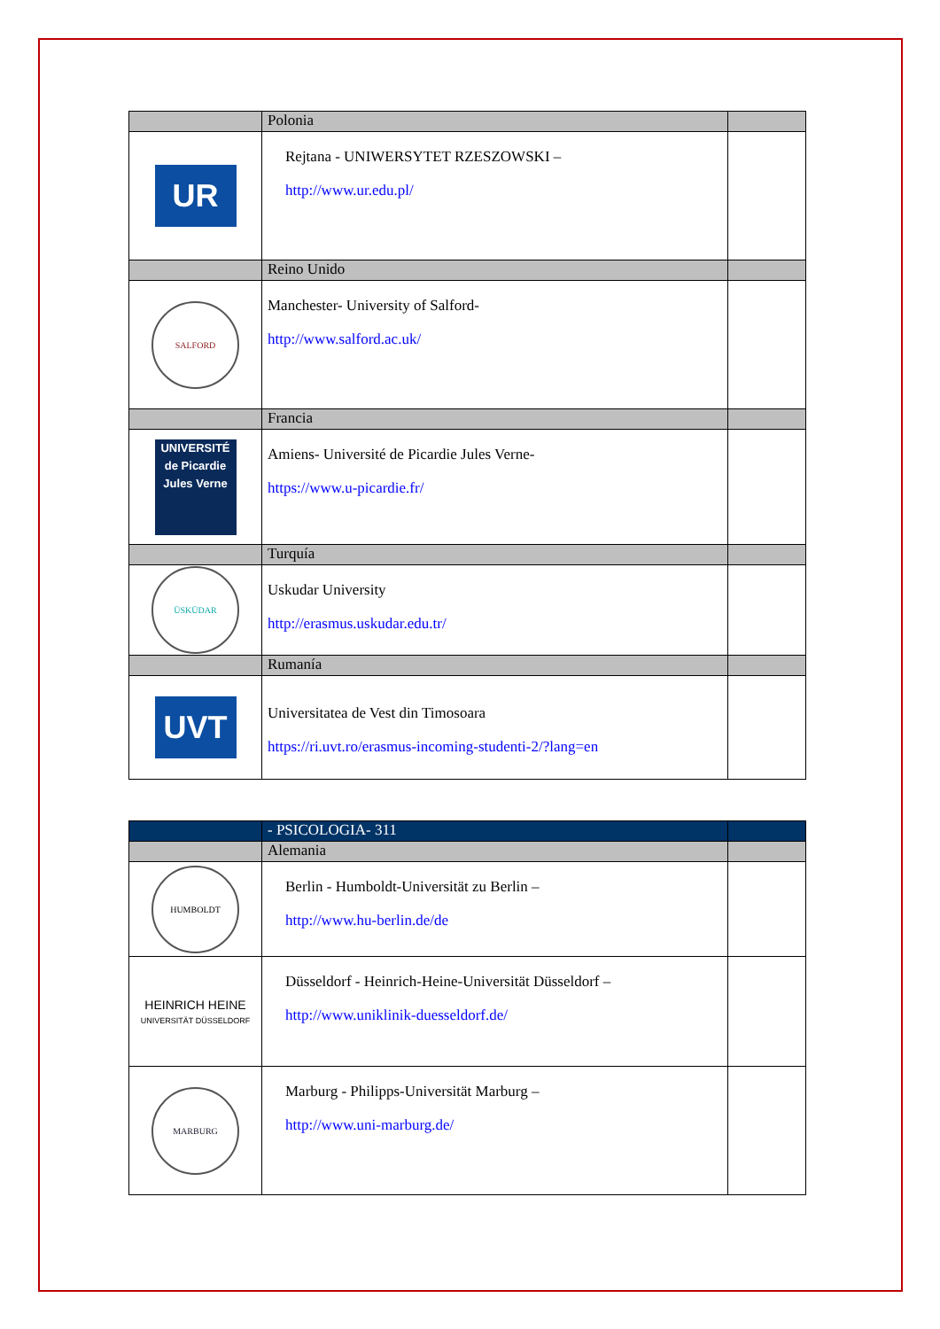| | Polonia | |
| UR | Rejtana - UNIWERSYTET RZESZOWSKI – http://www.ur.edu.pl/ | |
| | Reino Unido | |
| SALFORD | Manchester- University of Salford- http://www.salford.ac.uk/ | |
| | Francia | |
| UNIVERSITÉ de Picardie Jules Verne | Amiens- Université de Picardie Jules Verne- https://www.u-picardie.fr/ | |
| | Turquía | |
| ÜSKÜDAR | Uskudar University http://erasmus.uskudar.edu.tr/ | |
| | Rumanía | |
| UVT | Universitatea de Vest din Timosoara https://ri.uvt.ro/erasmus-incoming-studenti-2/?lang=en | |
| | - PSICOLOGIA- 311 | |
| | Alemania | |
| HUMBOLDT | Berlin - Humboldt-Universität zu Berlin – http://www.hu-berlin.de/de | |
| HEINRICH HEINE UNIVERSITÄT DÜSSELDORF | Düsseldorf - Heinrich-Heine-Universität Düsseldorf – http://www.uniklinik-duesseldorf.de/ | |
| MARBURG | Marburg - Philipps-Universität Marburg – http://www.uni-marburg.de/ | |